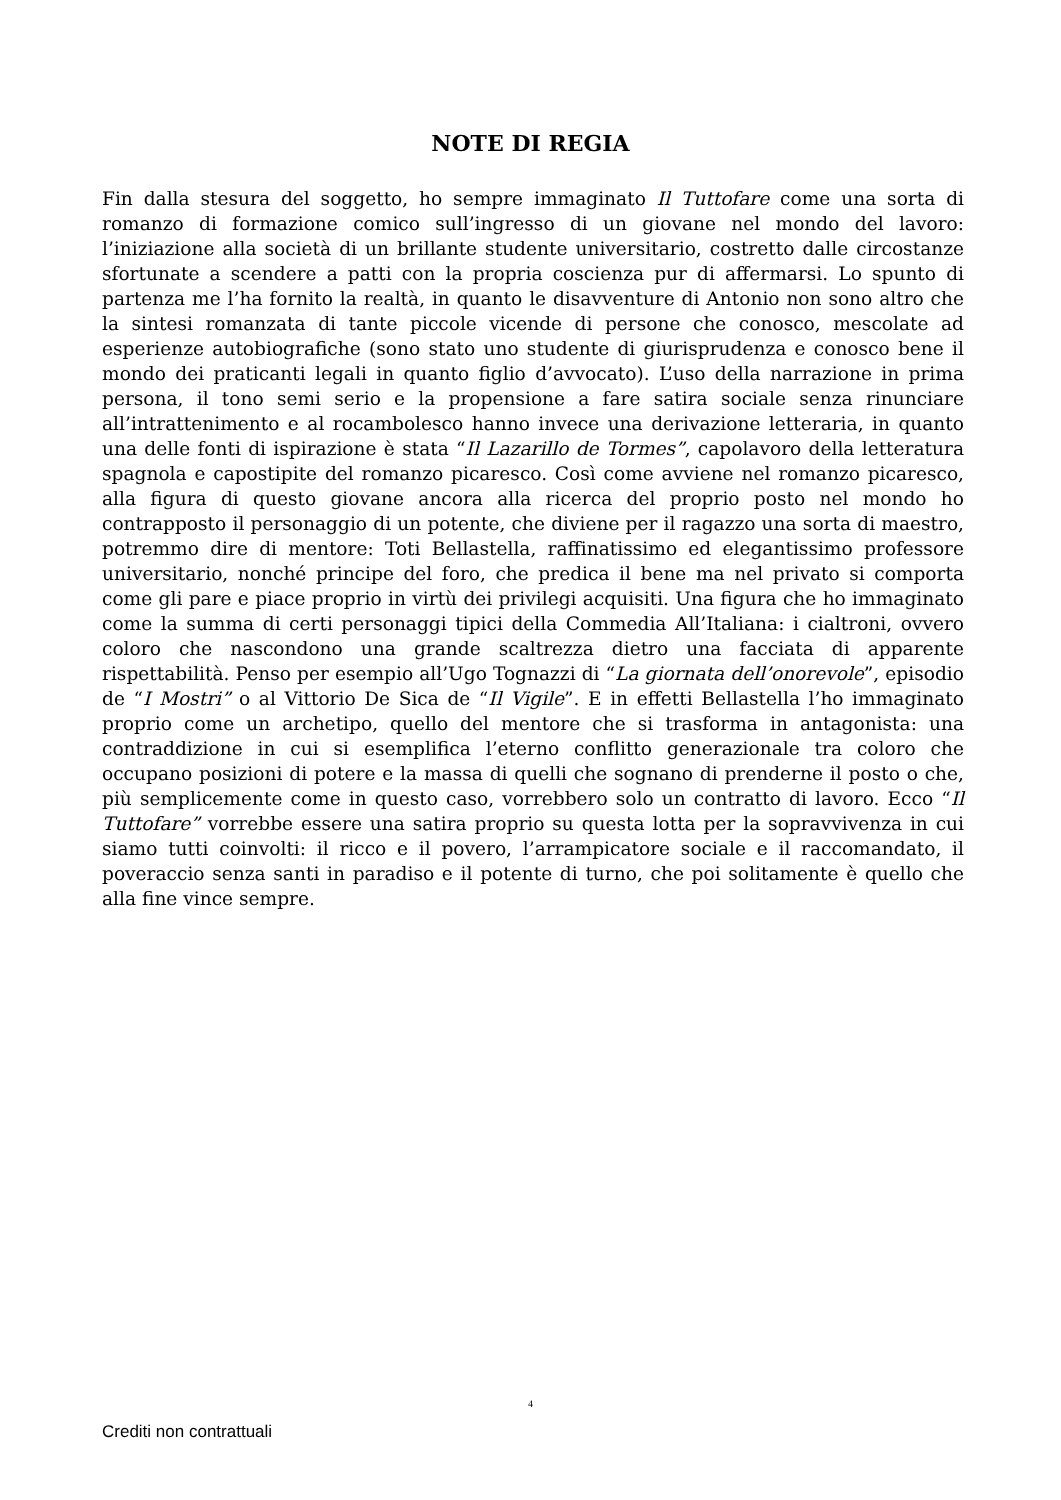NOTE DI REGIA
Fin dalla stesura del soggetto, ho sempre immaginato Il Tuttofare come una sorta di romanzo di formazione comico sull’ingresso di un giovane nel mondo del lavoro: l’iniziazione alla società di un brillante studente universitario, costretto dalle circostanze sfortunate a scendere a patti con la propria coscienza pur di affermarsi. Lo spunto di partenza me l’ha fornito la realtà, in quanto le disavventure di Antonio non sono altro che la sintesi romanzata di tante piccole vicende di persone che conosco, mescolate ad esperienze autobiografiche (sono stato uno studente di giurisprudenza e conosco bene il mondo dei praticanti legali in quanto figlio d’avvocato). L’uso della narrazione in prima persona, il tono semi serio e la propensione a fare satira sociale senza rinunciare all’intrattenimento e al rocambolesco hanno invece una derivazione letteraria, in quanto una delle fonti di ispirazione è stata “Il Lazarillo de Tormes”, capolavoro della letteratura spagnola e capostipite del romanzo picaresco. Così come avviene nel romanzo picaresco, alla figura di questo giovane ancora alla ricerca del proprio posto nel mondo ho contrapposto il personaggio di un potente, che diviene per il ragazzo una sorta di maestro, potremmo dire di mentore: Toti Bellastella, raffinatissimo ed elegantissimo professore universitario, nonché principe del foro, che predica il bene ma nel privato si comporta come gli pare e piace proprio in virtù dei privilegi acquisiti. Una figura che ho immaginato come la summa di certi personaggi tipici della Commedia All’Italiana: i cialtroni, ovvero coloro che nascondono una grande scaltrezza dietro una facciata di apparente rispettabilità. Penso per esempio all’Ugo Tognazzi di “La giornata dell’onorevole”, episodio de “I Mostri” o al Vittorio De Sica de “Il Vigile”. E in effetti Bellastella l’ho immaginato proprio come un archetipo, quello del mentore che si trasforma in antagonista: una contraddizione in cui si esemplifica l’eterno conflitto generazionale tra coloro che occupano posizioni di potere e la massa di quelli che sognano di prenderne il posto o che, più semplicemente come in questo caso, vorrebbero solo un contratto di lavoro. Ecco “Il Tuttofare” vorrebbe essere una satira proprio su questa lotta per la sopravvivenza in cui siamo tutti coinvolti: il ricco e il povero, l’arrampicatore sociale e il raccomandato, il poveraccio senza santi in paradiso e il potente di turno, che poi solitamente è quello che alla fine vince sempre.
4
Crediti non contrattuali